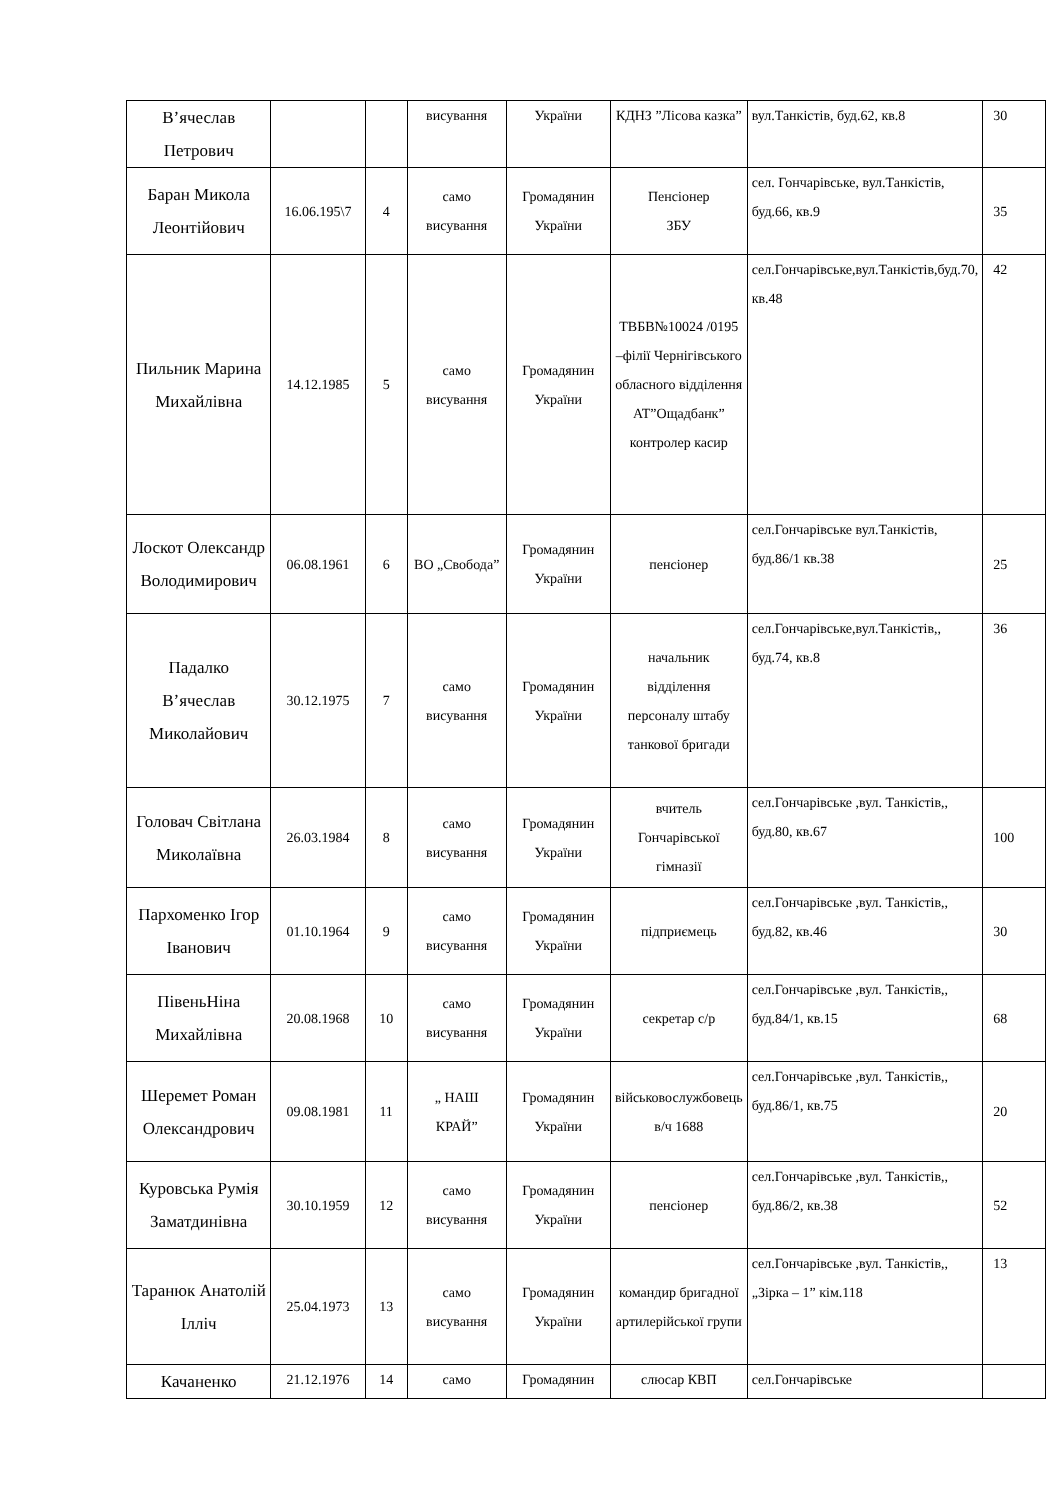| В’ячеслав Петрович | | | висування | України | КДНЗ ”Лісова казка” | вул.Танкістів, буд.62, кв.8 | 30 |
| Баран Микола Леонтійович | 16.06.195\7 | 4 | само висування | Громадянин України | Пенсіонер ЗБУ | сел. Гончарівське, вул.Танкістів, буд.66, кв.9 | 35 |
| Пильник Марина Михайлівна | 14.12.1985 | 5 | само висування | Громадянин України | ТВБВ№10024 /0195 –філії Чернігівського обласного відділення АТ”Ощадбанк” контролер касир | сел.Гончарівське,вул.Танкістів,буд.70, кв.48 | 42 |
| Лоскот Олександр Володимирович | 06.08.1961 | 6 | ВО „Свобода” | Громадянин України | пенсіонер | сел.Гончарівське вул.Танкістів, буд.86/1 кв.38 | 25 |
| Падалко В’ячеслав Миколайович | 30.12.1975 | 7 | само висування | Громадянин України | начальник відділення персоналу штабу танкової бригади | сел.Гончарівське,вул.Танкістів,, буд.74, кв.8 | 36 |
| Головач Світлана Миколаївна | 26.03.1984 | 8 | само висування | Громадянин України | вчитель Гончарівської гімназії | сел.Гончарівське ,вул. Танкістів,, буд.80, кв.67 | 100 |
| Пархоменко Ігор Іванович | 01.10.1964 | 9 | само висування | Громадянин України | підприємець | сел.Гончарівське ,вул. Танкістів,, буд.82, кв.46 | 30 |
| ПівеньНіна Михайлівна | 20.08.1968 | 10 | само висування | Громадянин України | секретар с/р | сел.Гончарівське ,вул. Танкістів,, буд.84/1, кв.15 | 68 |
| Шеремет Роман Олександрович | 09.08.1981 | 11 | „ НАШ КРАЙ” | Громадянин України | військовослужбовець в/ч 1688 | сел.Гончарівське ,вул. Танкістів,, буд.86/1, кв.75 | 20 |
| Куровська Румія Заматдинівна | 30.10.1959 | 12 | само висування | Громадянин України | пенсіонер | сел.Гончарівське ,вул. Танкістів,, буд.86/2, кв.38 | 52 |
| Таранюк Анатолій Ілліч | 25.04.1973 | 13 | само висування | Громадянин України | командир бригадної артилерійської групи | сел.Гончарівське ,вул. Танкістів,, „Зірка – 1” кім.118 | 13 |
| Качаненко | 21.12.1976 | 14 | само | Громадянин | слюсар КВП | сел.Гончарівське | |